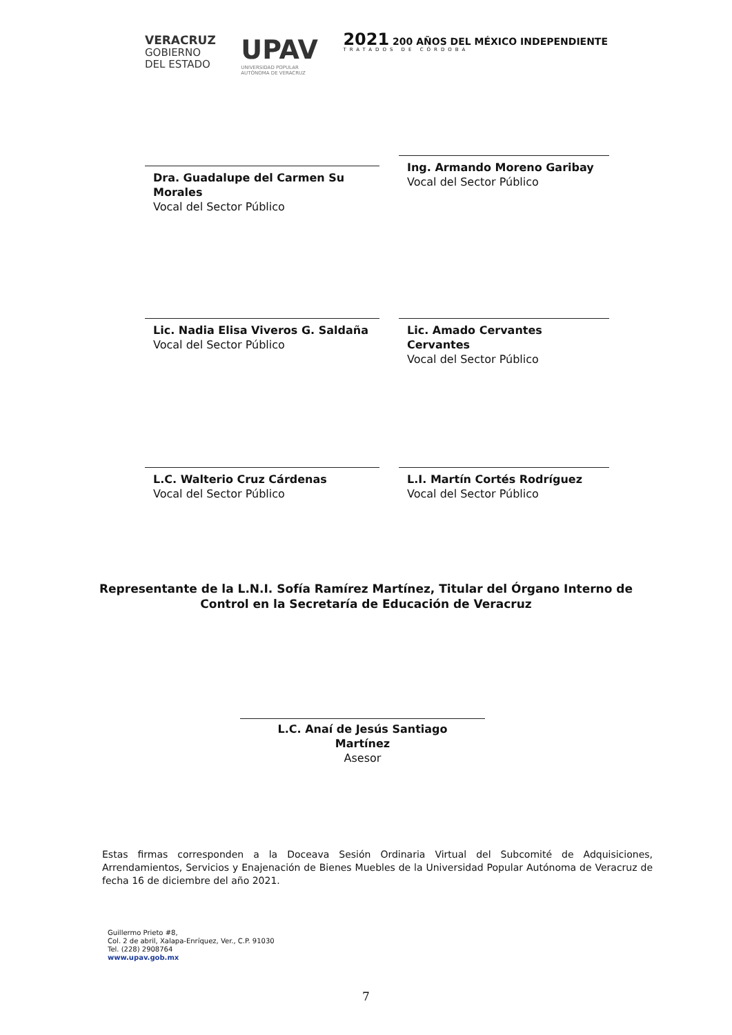VERACRUZ
GOBIERNO
DEL ESTADO
UPAV
UNIVERSIDAD POPULAR
AUTÓNOMA DE VERACRUZ
2021 200 AÑOS DEL MÉXICO INDEPENDIENTE
TRATADOS DE CÓRDOBA
Dra. Guadalupe del Carmen Su Morales
Vocal del Sector Público
Ing. Armando Moreno Garibay
Vocal del Sector Público
Lic. Nadia Elisa Viveros G. Saldaña
Vocal del Sector Público
Lic. Amado Cervantes Cervantes
Vocal del Sector Público
L.C. Walterio Cruz Cárdenas
Vocal del Sector Público
L.I. Martín Cortés Rodríguez
Vocal del Sector Público
Representante de la L.N.I. Sofía Ramírez Martínez, Titular del Órgano Interno de Control en la Secretaría de Educación de Veracruz
L.C. Anaí de Jesús Santiago
Martínez
Asesor
Estas firmas corresponden a la Doceava Sesión Ordinaria Virtual del Subcomité de Adquisiciones, Arrendamientos, Servicios y Enajenación de Bienes Muebles de la Universidad Popular Autónoma de Veracruz de fecha 16 de diciembre del año 2021.
Guillermo Prieto #8,
Col. 2 de abril, Xalapa-Enríquez, Ver., C.P. 91030
Tel. (228) 2908764
www.upav.gob.mx
7